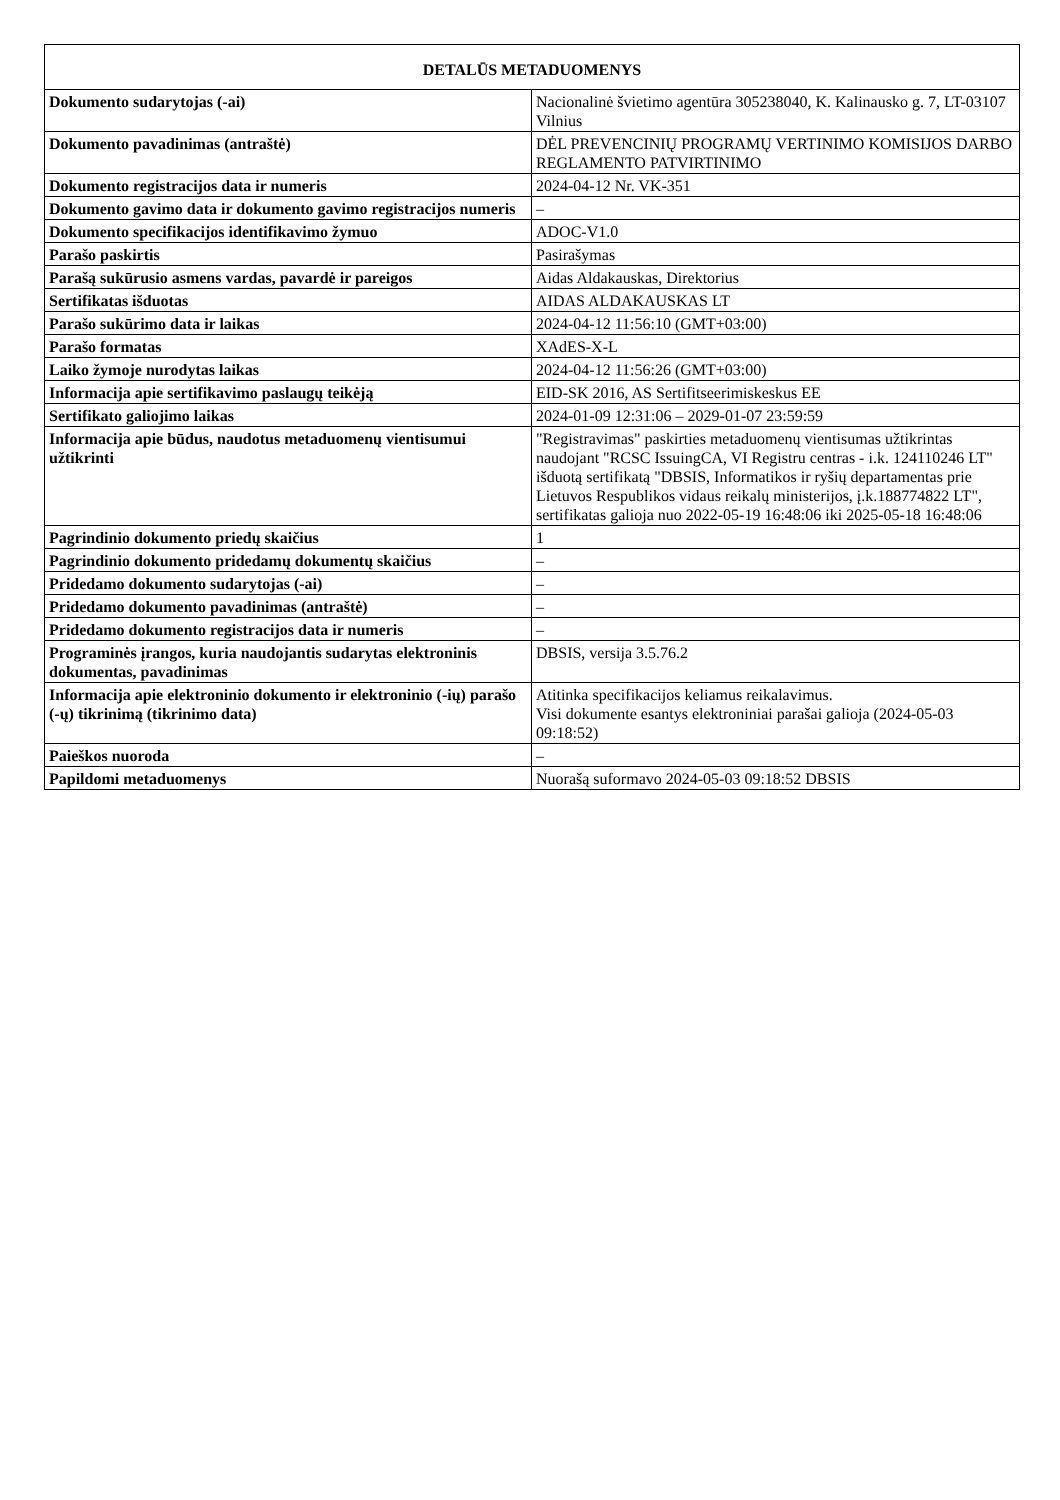| DETALŪS METADUOMENYS | |
| --- | --- |
| Dokumento sudarytojas (-ai) | Nacionalinė švietimo agentūra 305238040, K. Kalinausko g. 7, LT-03107 Vilnius |
| Dokumento pavadinimas (antraštė) | DĖL PREVENCINIŲ PROGRAMŲ VERTINIMO KOMISIJOS DARBO REGLAMENTO PATVIRTINIMO |
| Dokumento registracijos data ir numeris | 2024-04-12 Nr. VK-351 |
| Dokumento gavimo data ir dokumento gavimo registracijos numeris | – |
| Dokumento specifikacijos identifikavimo žymuo | ADOC-V1.0 |
| Parašo paskirtis | Pasirašymas |
| Parašą sukūrusio asmens vardas, pavardė ir pareigos | Aidas Aldakauskas, Direktorius |
| Sertifikatas išduotas | AIDAS ALDAKAUSKAS LT |
| Parašo sukūrimo data ir laikas | 2024-04-12 11:56:10 (GMT+03:00) |
| Parašo formatas | XAdES-X-L |
| Laiko žymoje nurodytas laikas | 2024-04-12 11:56:26 (GMT+03:00) |
| Informacija apie sertifikavimo paslaugų teikėją | EID-SK 2016, AS Sertifitseerimiskeskus EE |
| Sertifikato galiojimo laikas | 2024-01-09 12:31:06 – 2029-01-07 23:59:59 |
| Informacija apie būdus, naudotus metaduomenų vientisumui užtikrinti | "Registravimas" paskirties metaduomenų vientisumas užtikrintas naudojant "RCSC IssuingCA, VI Registru centras - i.k. 124110246 LT" išduotą sertifikatą "DBSIS, Informatikos ir ryšių departamentas prie Lietuvos Respublikos vidaus reikalų ministerijos, į.k.188774822 LT", sertifikatas galioja nuo 2022-05-19 16:48:06 iki 2025-05-18 16:48:06 |
| Pagrindinio dokumento priedų skaičius | 1 |
| Pagrindinio dokumento pridedamų dokumentų skaičius | – |
| Pridedamo dokumento sudarytojas (-ai) | – |
| Pridedamo dokumento pavadinimas (antraštė) | – |
| Pridedamo dokumento registracijos data ir numeris | – |
| Programinės įrangos, kuria naudojantis sudarytas elektroninis dokumentas, pavadinimas | DBSIS, versija 3.5.76.2 |
| Informacija apie elektroninio dokumento ir elektroninio (-ių) parašo (-ų) tikrinimą (tikrinimo data) | Atitinka specifikacijos keliamus reikalavimus. Visi dokumente esantys elektroniniai parašai galioja (2024-05-03 09:18:52) |
| Paieškos nuoroda | – |
| Papildomi metaduomenys | Nuorašą suformavo 2024-05-03 09:18:52 DBSIS |